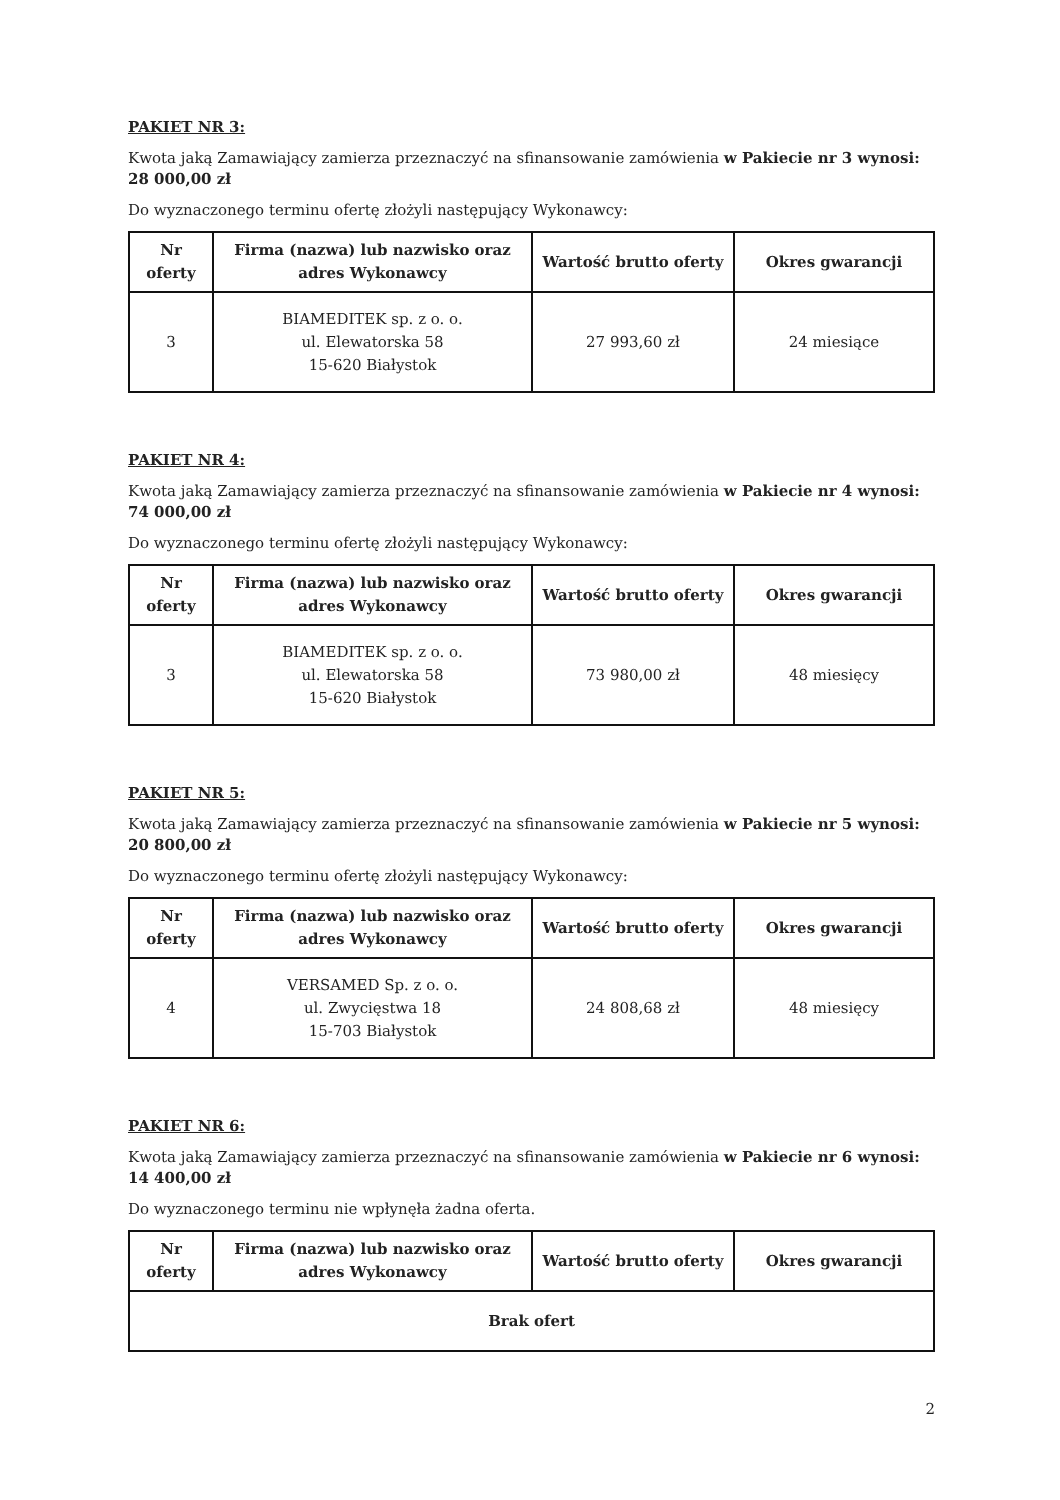PAKIET NR 3:
Kwota jaką Zamawiający zamierza przeznaczyć na sfinansowanie zamówienia w Pakiecie nr 3 wynosi: 28 000,00 zł
Do wyznaczonego terminu ofertę złożyli następujący Wykonawcy:
| Nr oferty | Firma (nazwa) lub nazwisko oraz adres Wykonawcy | Wartość brutto oferty | Okres gwarancji |
| --- | --- | --- | --- |
| 3 | BIAMEDITEK sp. z o. o. ul. Elewatorska 58 15-620 Białystok | 27 993,60 zł | 24 miesiące |
PAKIET NR 4:
Kwota jaką Zamawiający zamierza przeznaczyć na sfinansowanie zamówienia w Pakiecie nr 4 wynosi: 74 000,00 zł
Do wyznaczonego terminu ofertę złożyli następujący Wykonawcy:
| Nr oferty | Firma (nazwa) lub nazwisko oraz adres Wykonawcy | Wartość brutto oferty | Okres gwarancji |
| --- | --- | --- | --- |
| 3 | BIAMEDITEK sp. z o. o. ul. Elewatorska 58 15-620 Białystok | 73 980,00 zł | 48 miesięcy |
PAKIET NR 5:
Kwota jaką Zamawiający zamierza przeznaczyć na sfinansowanie zamówienia w Pakiecie nr 5 wynosi: 20 800,00 zł
Do wyznaczonego terminu ofertę złożyli następujący Wykonawcy:
| Nr oferty | Firma (nazwa) lub nazwisko oraz adres Wykonawcy | Wartość brutto oferty | Okres gwarancji |
| --- | --- | --- | --- |
| 4 | VERSAMED Sp. z o. o. ul. Zwycięstwa 18 15-703 Białystok | 24 808,68 zł | 48 miesięcy |
PAKIET NR 6:
Kwota jaką Zamawiający zamierza przeznaczyć na sfinansowanie zamówienia w Pakiecie nr 6 wynosi: 14 400,00 zł
Do wyznaczonego terminu nie wpłynęła żadna oferta.
| Nr oferty | Firma (nazwa) lub nazwisko oraz adres Wykonawcy | Wartość brutto oferty | Okres gwarancji |
| --- | --- | --- | --- |
| Brak ofert | | | |
2